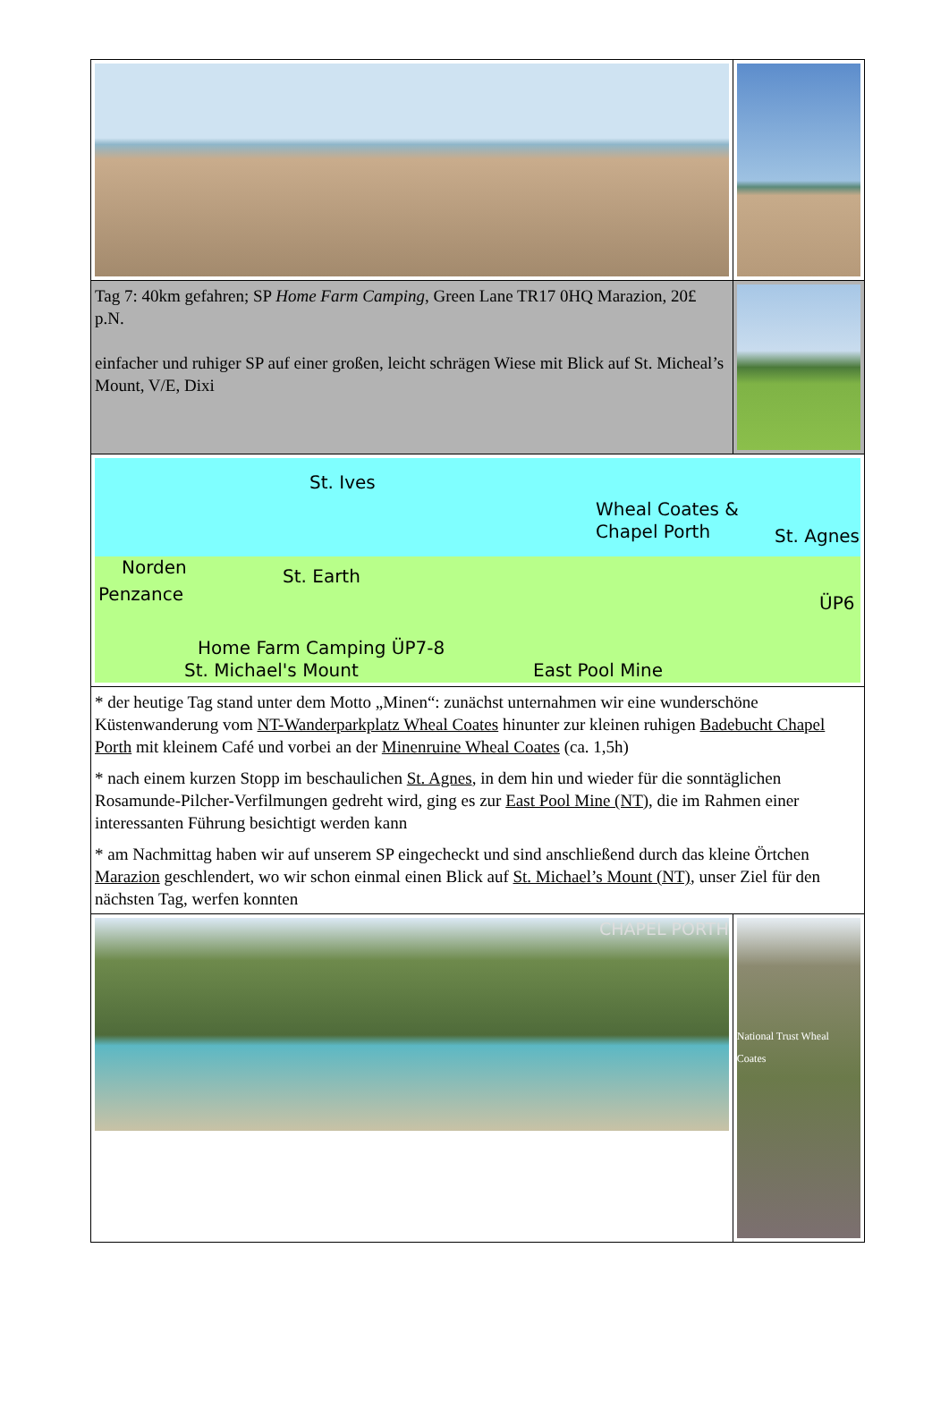| Tag 7: 40km gefahren; SP Home Farm Camping , Green Lane TR17 0HQ Marazion, 20£ p.N. einfacher und ruhiger SP auf einer großen, leicht schrägen Wiese mit Blick auf St. Micheal’s Mount, V/E, Dixi | |
| Norden St. Ives Wheal Coates & Chapel Porth St. Agnes St. Earth Penzance ÜP6 Home Farm Camping ÜP7-8 St. Michael's Mount East Pool Mine | |
| * der heutige Tag stand unter dem Motto „Minen“: zunächst unternahmen wir eine wunderschöne Küstenwanderung vom NT-Wanderparkplatz Wheal Coates hinunter zur kleinen ruhigen Badebucht Chapel Porth mit kleinem Café und vorbei an der Minenruine Wheal Coates (ca. 1,5h) * nach einem kurzen Stopp im beschaulichen St. Agnes , in dem hin und wieder für die sonntäglichen Rosamunde-Pilcher-Verfilmungen gedreht wird, ging es zur East Pool Mine (NT) , die im Rahmen einer interessanten Führung besichtigt werden kann * am Nachmittag haben wir auf unserem SP eingecheckt und sind anschließend durch das kleine Örtchen Marazion geschlendert, wo wir schon einmal einen Blick auf St. Michael’s Mount (NT) , unser Ziel für den nächsten Tag, werfen konnten | |
| CHAPEL PORTH | National Trust Wheal Coates |